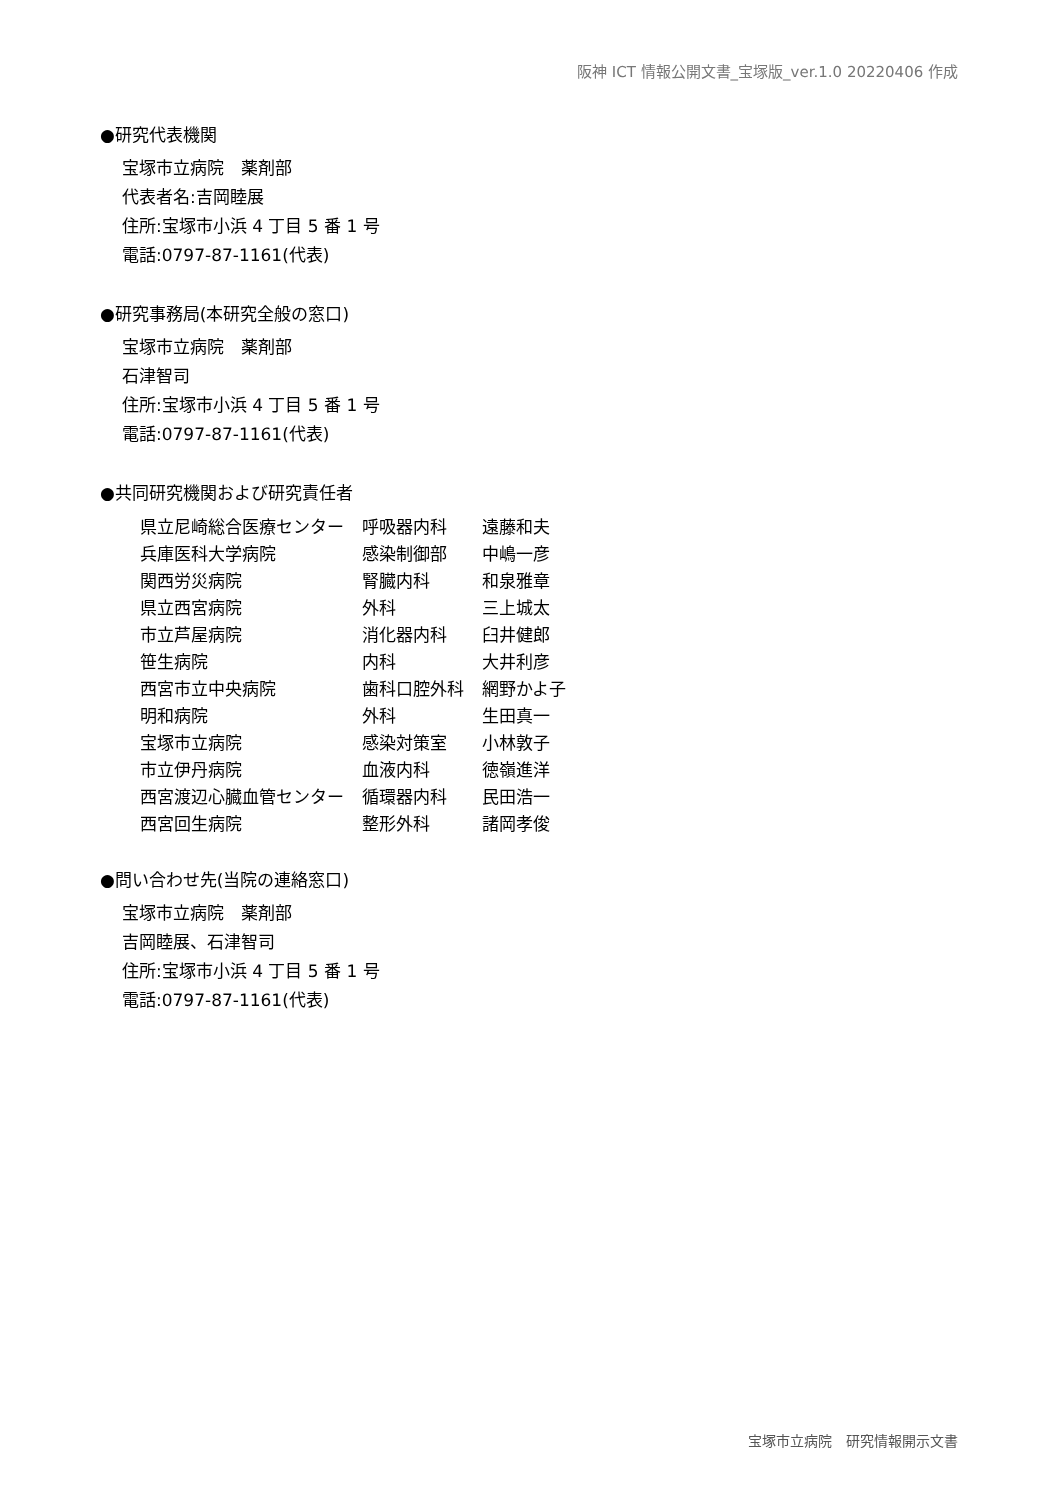阪神 ICT 情報公開文書_宝塚版_ver.1.0 20220406 作成
●研究代表機関
宝塚市立病院　薬剤部
代表者名:吉岡睦展
住所:宝塚市小浜 4 丁目 5 番 1 号
電話:0797-87-1161(代表)
●研究事務局(本研究全般の窓口)
宝塚市立病院　薬剤部
石津智司
住所:宝塚市小浜 4 丁目 5 番 1 号
電話:0797-87-1161(代表)
●共同研究機関および研究責任者
| 県立尼崎総合医療センター | 呼吸器内科 | 遠藤和夫 |
| 兵庫医科大学病院 | 感染制御部 | 中嶋一彦 |
| 関西労災病院 | 腎臓内科 | 和泉雅章 |
| 県立西宮病院 | 外科 | 三上城太 |
| 市立芦屋病院 | 消化器内科 | 臼井健郎 |
| 笹生病院 | 内科 | 大井利彦 |
| 西宮市立中央病院 | 歯科口腔外科 | 網野かよ子 |
| 明和病院 | 外科 | 生田真一 |
| 宝塚市立病院 | 感染対策室 | 小林敦子 |
| 市立伊丹病院 | 血液内科 | 徳嶺進洋 |
| 西宮渡辺心臓血管センター | 循環器内科 | 民田浩一 |
| 西宮回生病院 | 整形外科 | 諸岡孝俊 |
●問い合わせ先(当院の連絡窓口)
宝塚市立病院　薬剤部
吉岡睦展、石津智司
住所:宝塚市小浜 4 丁目 5 番 1 号
電話:0797-87-1161(代表)
宝塚市立病院　研究情報開示文書